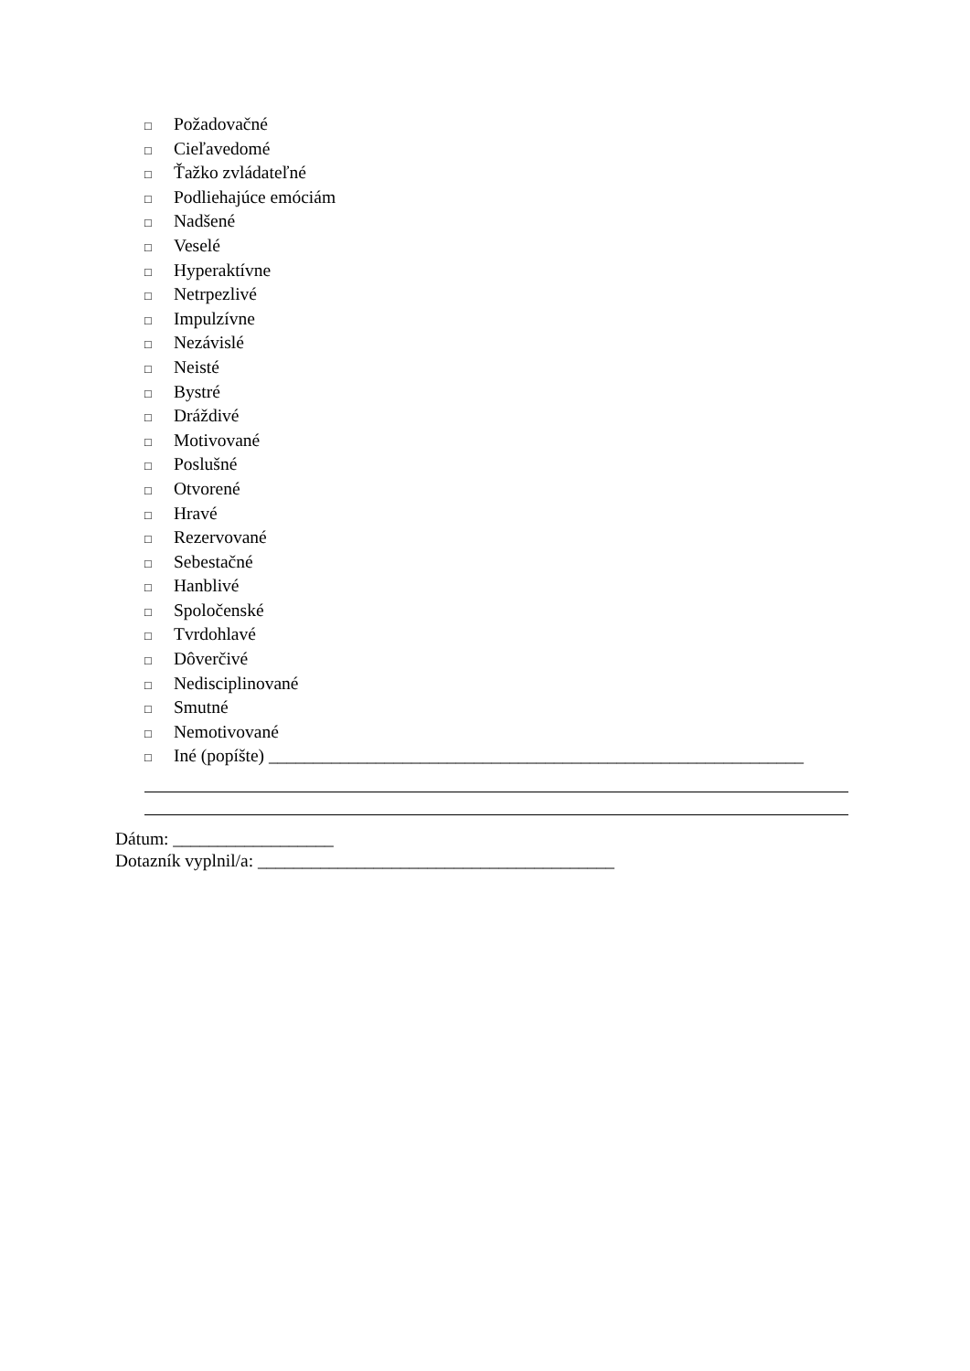□ Požadovačné
□ Cieľavedomé
□ Ťažko zvládateľné
□ Podliehajúce emóciám
□ Nadšené
□ Veselé
□ Hyperaktívne
□ Netrpezlivé
□ Impulzívne
□ Nezávislé
□ Neisté
□ Bystré
□ Dráždivé
□ Motivované
□ Poslušné
□ Otvorené
□ Hravé
□ Rezervované
□ Sebestačné
□ Hanblivé
□ Spoločenské
□ Tvrdohlavé
□ Dôverčivé
□ Nedisciplinované
□ Smutné
□ Nemotivované
□ Iné (popíšte) ____________________________________________________________
Dátum: __________________
Dotazník vyplnil/a: ________________________________________